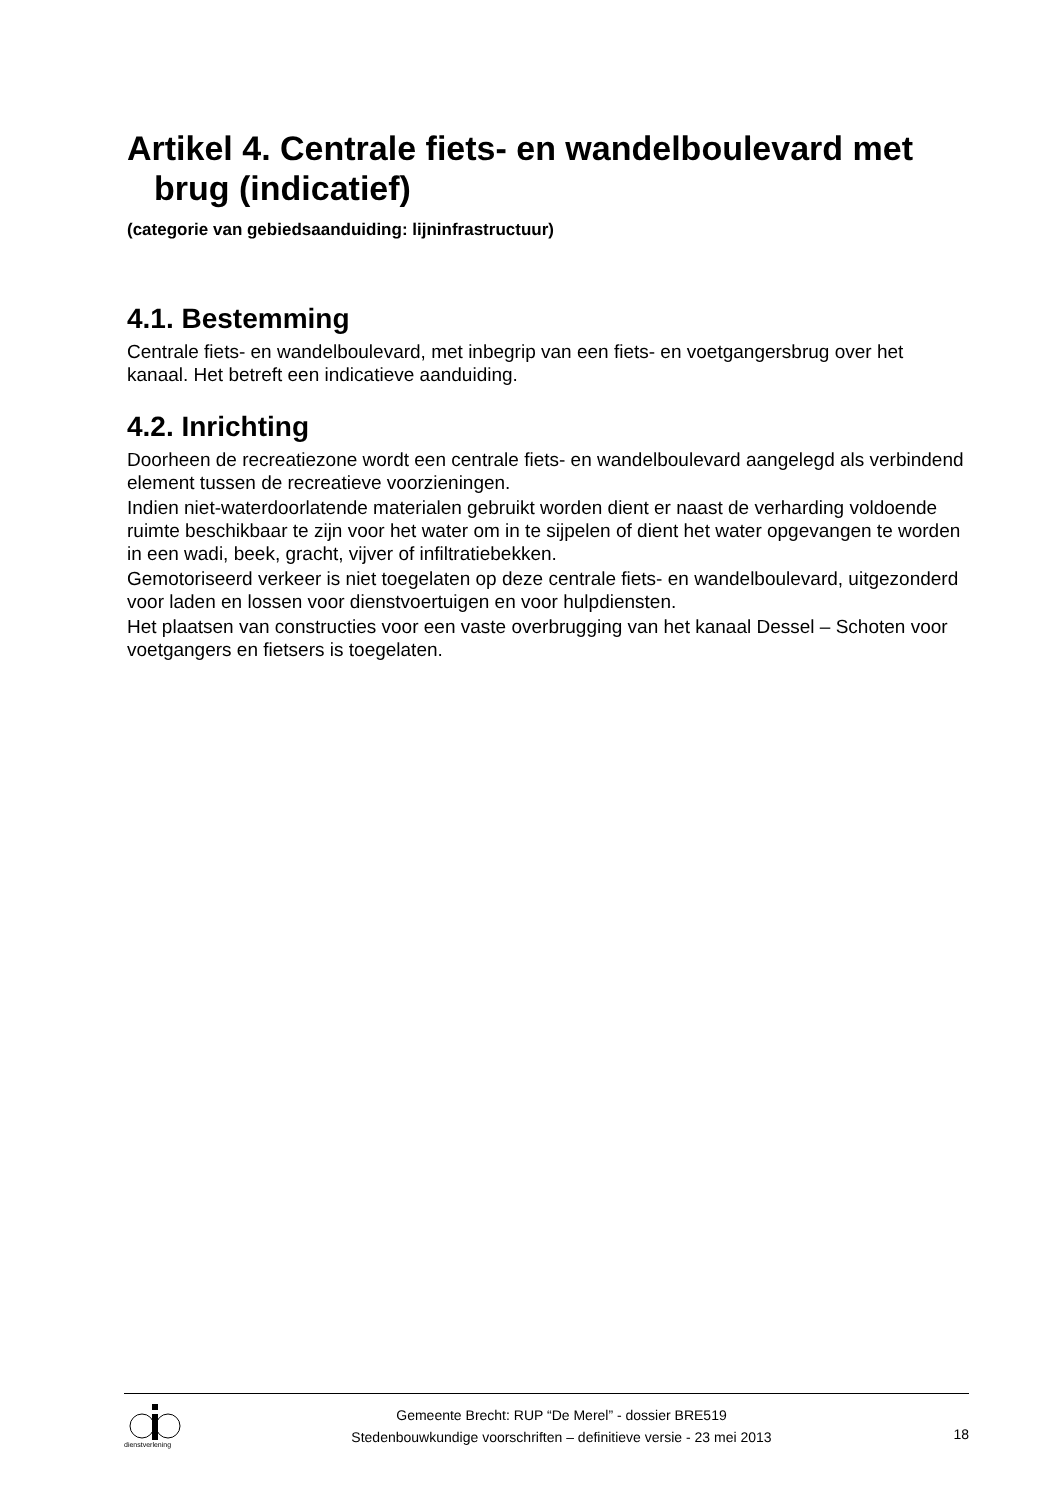Artikel 4. Centrale fiets- en wandelboulevard met brug (indicatief)
(categorie van gebiedsaanduiding: lijninfrastructuur)
4.1. Bestemming
Centrale fiets- en wandelboulevard, met inbegrip van een fiets- en voetgangersbrug over het kanaal. Het betreft een indicatieve aanduiding.
4.2. Inrichting
Doorheen de recreatiezone wordt een centrale fiets- en wandelboulevard aangelegd als verbindend element tussen de recreatieve voorzieningen.
Indien niet-waterdoorlatende materialen gebruikt worden dient er naast de verharding voldoende ruimte beschikbaar te zijn voor het water om in te sijpelen of dient het water opgevangen te worden in een wadi, beek, gracht, vijver of infiltratiebekken.
Gemotoriseerd verkeer is niet toegelaten op deze centrale fiets- en wandelboulevard, uitgezonderd voor laden en lossen voor dienstvoertuigen en voor hulpdiensten.
Het plaatsen van constructies voor een vaste overbrugging van het kanaal Dessel – Schoten voor voetgangers en fietsers is toegelaten.
dienstverlening
Gemeente Brecht: RUP “De Merel” - dossier BRE519
Stedenbouwkundige voorschriften – definitieve versie - 23 mei 2013
18